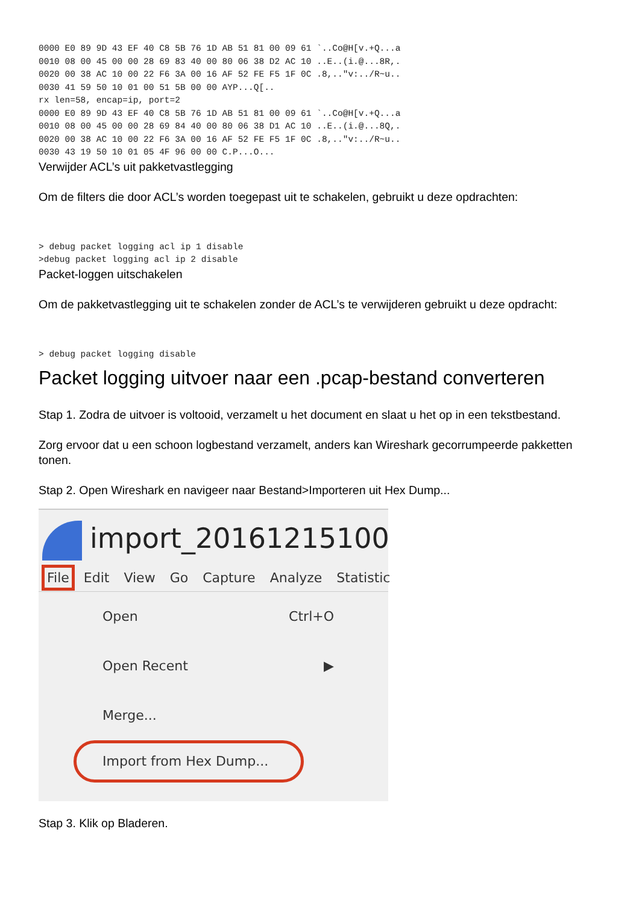0000 E0 89 9D 43 EF 40 C8 5B 76 1D AB 51 81 00 09 61 `..Co@H[v.+Q...a
0010 08 00 45 00 00 28 69 83 40 00 80 06 38 D2 AC 10 ..E..(i.@...8R,.
0020 00 38 AC 10 00 22 F6 3A 00 16 AF 52 FE F5 1F 0C .8,.."v:../R~u..
0030 41 59 50 10 01 00 51 5B 00 00 AYP...Q[..
rx len=58, encap=ip, port=2
0000 E0 89 9D 43 EF 40 C8 5B 76 1D AB 51 81 00 09 61 `..Co@H[v.+Q...a
0010 08 00 45 00 00 28 69 84 40 00 80 06 38 D1 AC 10 ..E..(i.@...8Q,.
0020 00 38 AC 10 00 22 F6 3A 00 16 AF 52 FE F5 1F 0C .8,.."v:../R~u..
0030 43 19 50 10 01 05 4F 96 00 00 C.P...O...
Verwijder ACL’s uit pakketvastlegging
Om de filters die door ACL’s worden toegepast uit te schakelen, gebruikt u deze opdrachten:
> debug packet logging acl ip 1 disable
>debug packet logging acl ip 2 disable
Packet-loggen uitschakelen
Om de pakketvastlegging uit te schakelen zonder de ACL’s te verwijderen gebruikt u deze opdracht:
> debug packet logging disable
Packet logging uitvoer naar een .pcap-bestand converteren
Stap 1. Zodra de uitvoer is voltooid, verzamelt u het document en slaat u het op in een tekstbestand.
Zorg ervoor dat u een schoon logbestand verzamelt, anders kan Wireshark gecorrumpeerde pakketten tonen.
Stap 2. Open Wireshark en navigeer naar Bestand>Importeren uit Hex Dump...
import_20161215100
File Edit View Go Capture Analyze Statistic
Open Ctrl+O
Open Recent ▶
Merge...
Import from Hex Dump...
Stap 3. Klik op Bladeren.